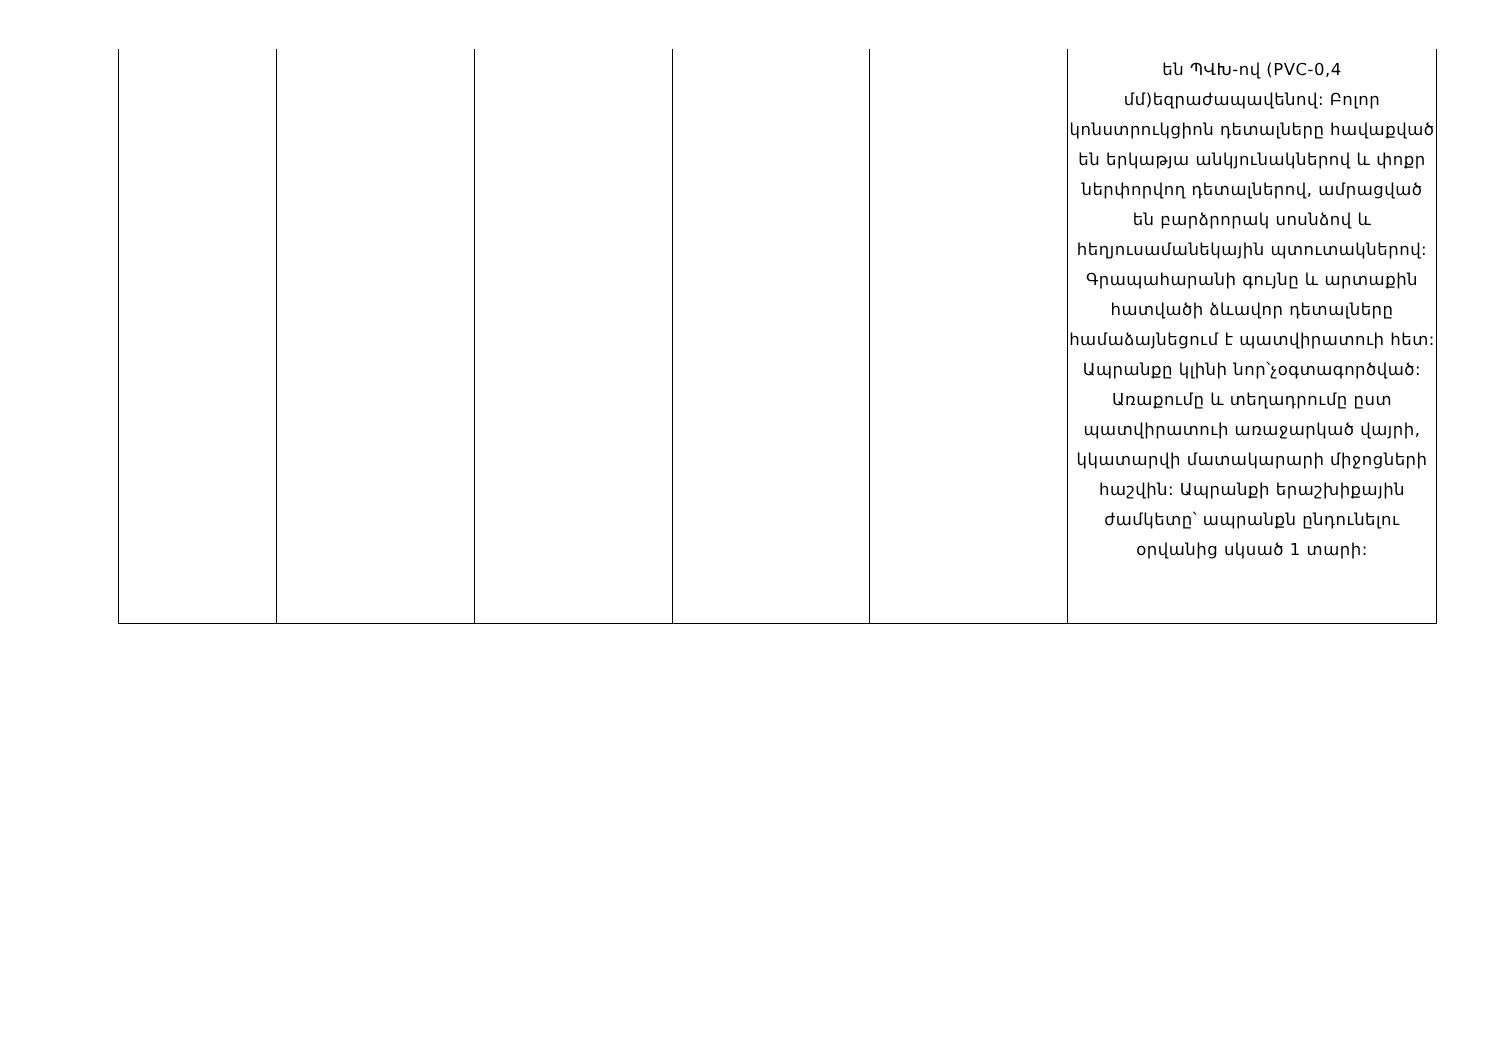| | | | | | են ՊՎԽ-ով (PVC-0,4 մմ)եզրաժապավենով: Բոլոր կոնստրուկցիոն դետալները հավաքված են երկաթյա անկյունակներով և փոքր ներփորվող դետալներով, ամրացված են բարձրորակ սոսնձով և հեղյուսամանեկային պտուտակներով: Գրապահարանի գույնը և արտաքին հատվածի ձևավոր դետալները համաձայնեցում է պատվիրատուի հետ: Ապրանքը կլինի նոր՝չօգտագործված: Առաքումը և տեղադրումը ըստ պատվիրատուի առաջարկած վայրի, կկատարվի մատակարարի միջոցների հաշվին: Ապրանքի երաշխիքային ժամկետը՝ ապրանքն ընդունելու օրվանից սկսած 1 տարի: |